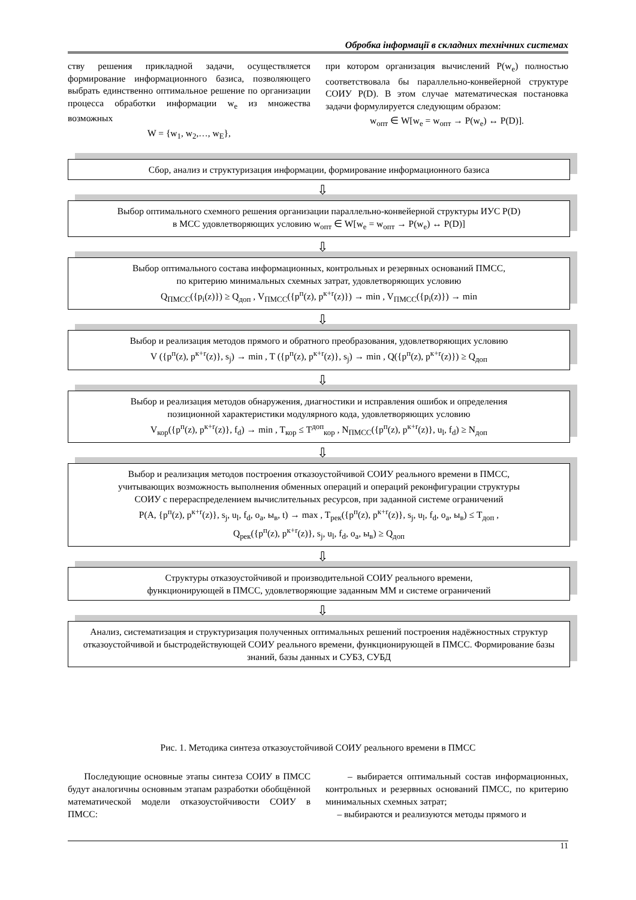Обробка інформації в складних технічних системах
ству решения прикладной задачи, осуществляется формирование информационного базиса, позволяющего выбрать единственно оптимальное решение по организации процесса обработки информации w<sub>e</sub> из множества возможных
W = {w<sub>1</sub>, w<sub>2</sub>,…, w<sub>E</sub>},
при котором организация вычислений P(w<sub>e</sub>) полностью соответствовала бы параллельно-конвейерной структуре СОИУ P(D). В этом случае математическая постановка задачи формулируется следующим образом:
w<sub>опт</sub> ∈ W[w<sub>e</sub> = w<sub>опт</sub> → P(w<sub>e</sub>) ↔ P(D)].
Сбор, анализ и структуризация информации, формирование информационного базиса
⇩
Выбор оптимального схемного решения организации параллельно-конвейерной структуры ИУС P(D)
в МСС удовлетворяющих условию w<sub>опт</sub> ∈ W[w<sub>e</sub> = w<sub>опт</sub> → P(w<sub>e</sub>) ↔ P(D)]
⇩
Выбор оптимального состава информационных, контрольных и резервных оснований ПМСС,
по критерию минимальных схемных затрат, удовлетворяющих условию
Q<sub>ПМСС</sub>({p<sub>i</sub>(z)}) ≥ Q<sub>доп</sub> , V<sub>ПМСС</sub>({p<sup>п</sup>(z), p<sup>к+r</sup>(z)}) → min , V<sub>ПМСС</sub>({p<sub>i</sub>(z)}) → min
⇩
Выбор и реализация методов прямого и обратного преобразования, удовлетворяющих условию
V ({p<sup>п</sup>(z), p<sup>к+r</sup>(z)}, s<sub>j</sub>) → min , T ({p<sup>п</sup>(z), p<sup>к+r</sup>(z)}, s<sub>j</sub>) → min , Q({p<sup>п</sup>(z), p<sup>к+r</sup>(z)}) ≥ Q<sub>доп</sub>
⇩
Выбор и реализация методов обнаружения, диагностики и исправления ошибок и определения
позиционной характеристики модулярного кода, удовлетворяющих условию
V<sub>кор</sub>({p<sup>п</sup>(z), p<sup>к+r</sup>(z)}, f<sub>d</sub>) → min , T<sub>кор</sub> ≤ T<sup>доп</sup><sub>кор</sub> , N<sub>ПМСС</sub>({p<sup>п</sup>(z), p<sup>к+r</sup>(z)}, u<sub>l</sub>, f<sub>d</sub>) ≥ N<sub>доп</sub>
⇩
Выбор и реализация методов построения отказоустойчивой СОИУ реального времени в ПМСС,
учитывающих возможность выполнения обменных операций и операций реконфигурации структуры
СОИУ с перераспределением вычислительных ресурсов, при заданной системе ограничений
P(A, {p<sup>п</sup>(z), p<sup>к+r</sup>(z)}, s<sub>j</sub>, u<sub>l</sub>, f<sub>d</sub>, o<sub>a</sub>, ы<sub>в</sub>, t) → max , T<sub>рек</sub>({p<sup>п</sup>(z), p<sup>к+r</sup>(z)}, s<sub>j</sub>, u<sub>l</sub>, f<sub>d</sub>, o<sub>a</sub>, ы<sub>в</sub>) ≤ T<sub>доп</sub> ,
Q<sub>рек</sub>({p<sup>п</sup>(z), p<sup>к+r</sup>(z)}, s<sub>j</sub>, u<sub>l</sub>, f<sub>d</sub>, o<sub>a</sub>, ы<sub>в</sub>) ≥ Q<sub>доп</sub>
⇩
Структуры отказоустойчивой и производительной СОИУ реального времени,
функционирующей в ПМСС, удовлетворяющие заданным ММ и системе ограничений
⇩
Анализ, систематизация и структуризация полученных оптимальных решений построения надёжностных структур отказоустойчивой и быстродействующей СОИУ реального времени, функционирующей в ПМСС. Формирование базы знаний, базы данных и СУБЗ, СУБД
Рис. 1. Методика синтеза отказоустойчивой СОИУ реального времени в ПМСС
Последующие основные этапы синтеза СОИУ в ПМСС будут аналогичны основным этапам разработки обобщённой математической модели отказоустойчивости СОИУ в ПМСС:
– выбирается оптимальный состав информационных, контрольных и резервных оснований ПМСС, по критерию минимальных схемных затрат;
– выбираются и реализуются методы прямого и
11